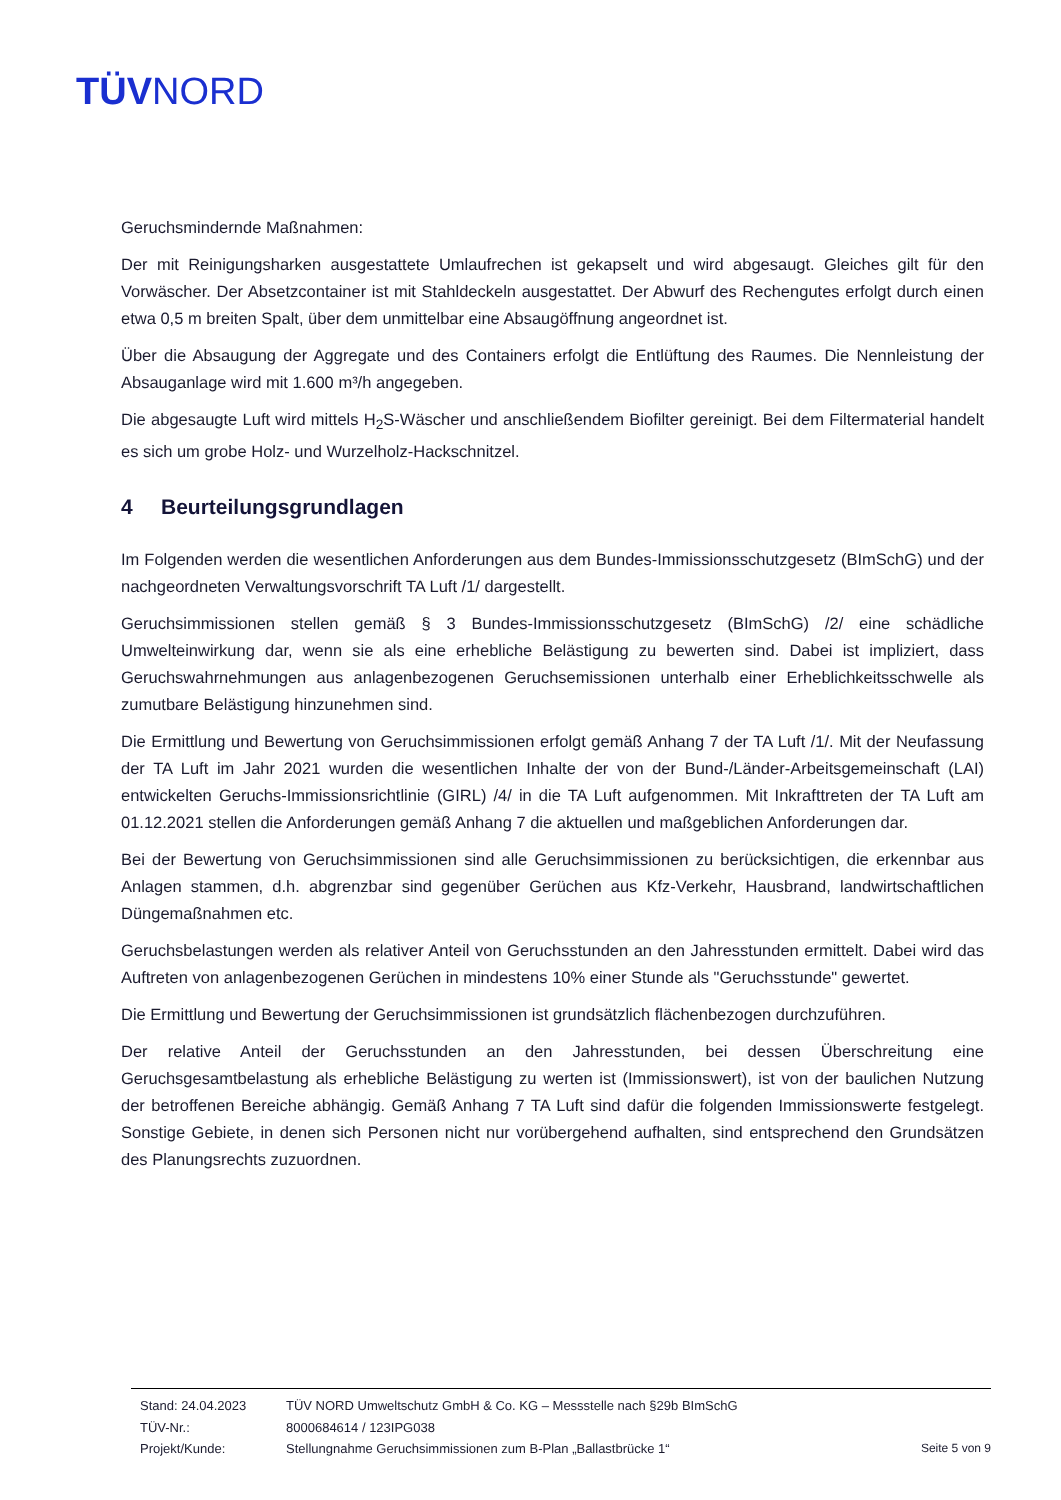TÜVNORD
Geruchsmindernde Maßnahmen:
Der mit Reinigungsharken ausgestattete Umlaufrechen ist gekapselt und wird abgesaugt. Gleiches gilt für den Vorwäscher. Der Absetzcontainer ist mit Stahldeckeln ausgestattet. Der Abwurf des Rechengutes erfolgt durch einen etwa 0,5 m breiten Spalt, über dem unmittelbar eine Absaugöffnung angeordnet ist.
Über die Absaugung der Aggregate und des Containers erfolgt die Entlüftung des Raumes. Die Nennleistung der Absauganlage wird mit 1.600 m³/h angegeben.
Die abgesaugte Luft wird mittels H<sub>2</sub>S-Wäscher und anschließendem Biofilter gereinigt. Bei dem Filtermaterial handelt es sich um grobe Holz- und Wurzelholz-Hackschnitzel.
4 Beurteilungsgrundlagen
Im Folgenden werden die wesentlichen Anforderungen aus dem Bundes-Immissionsschutzgesetz (BImSchG) und der nachgeordneten Verwaltungsvorschrift TA Luft /1/ dargestellt.
Geruchsimmissionen stellen gemäß § 3 Bundes-Immissionsschutzgesetz (BImSchG) /2/ eine schädliche Umwelteinwirkung dar, wenn sie als eine erhebliche Belästigung zu bewerten sind. Dabei ist impliziert, dass Geruchswahrnehmungen aus anlagenbezogenen Geruchsemissionen unterhalb einer Erheblichkeitsschwelle als zumutbare Belästigung hinzunehmen sind.
Die Ermittlung und Bewertung von Geruchsimmissionen erfolgt gemäß Anhang 7 der TA Luft /1/. Mit der Neufassung der TA Luft im Jahr 2021 wurden die wesentlichen Inhalte der von der Bund-/Länder-Arbeitsgemeinschaft (LAI) entwickelten Geruchs-Immissionsrichtlinie (GIRL) /4/ in die TA Luft aufgenommen. Mit Inkrafttreten der TA Luft am 01.12.2021 stellen die Anforderungen gemäß Anhang 7 die aktuellen und maßgeblichen Anforderungen dar.
Bei der Bewertung von Geruchsimmissionen sind alle Geruchsimmissionen zu berücksichtigen, die erkennbar aus Anlagen stammen, d.h. abgrenzbar sind gegenüber Gerüchen aus Kfz-Verkehr, Hausbrand, landwirtschaftlichen Düngemaßnahmen etc.
Geruchsbelastungen werden als relativer Anteil von Geruchsstunden an den Jahresstunden ermittelt. Dabei wird das Auftreten von anlagenbezogenen Gerüchen in mindestens 10% einer Stunde als "Geruchsstunde" gewertet.
Die Ermittlung und Bewertung der Geruchsimmissionen ist grundsätzlich flächenbezogen durchzuführen.
Der relative Anteil der Geruchsstunden an den Jahresstunden, bei dessen Überschreitung eine Geruchsgesamtbelastung als erhebliche Belästigung zu werten ist (Immissionswert), ist von der baulichen Nutzung der betroffenen Bereiche abhängig. Gemäß Anhang 7 TA Luft sind dafür die folgenden Immissionswerte festgelegt. Sonstige Gebiete, in denen sich Personen nicht nur vorübergehend aufhalten, sind entsprechend den Grundsätzen des Planungsrechts zuzuordnen.
Stand: 24.04.2023 TÜV NORD Umweltschutz GmbH & Co. KG – Messstelle nach §29b BImSchG
TÜV-Nr.: 8000684614 / 123IPG038
Projekt/Kunde: Stellungnahme Geruchsimmissionen zum B-Plan „Ballastbrücke 1“
Seite 5 von 9